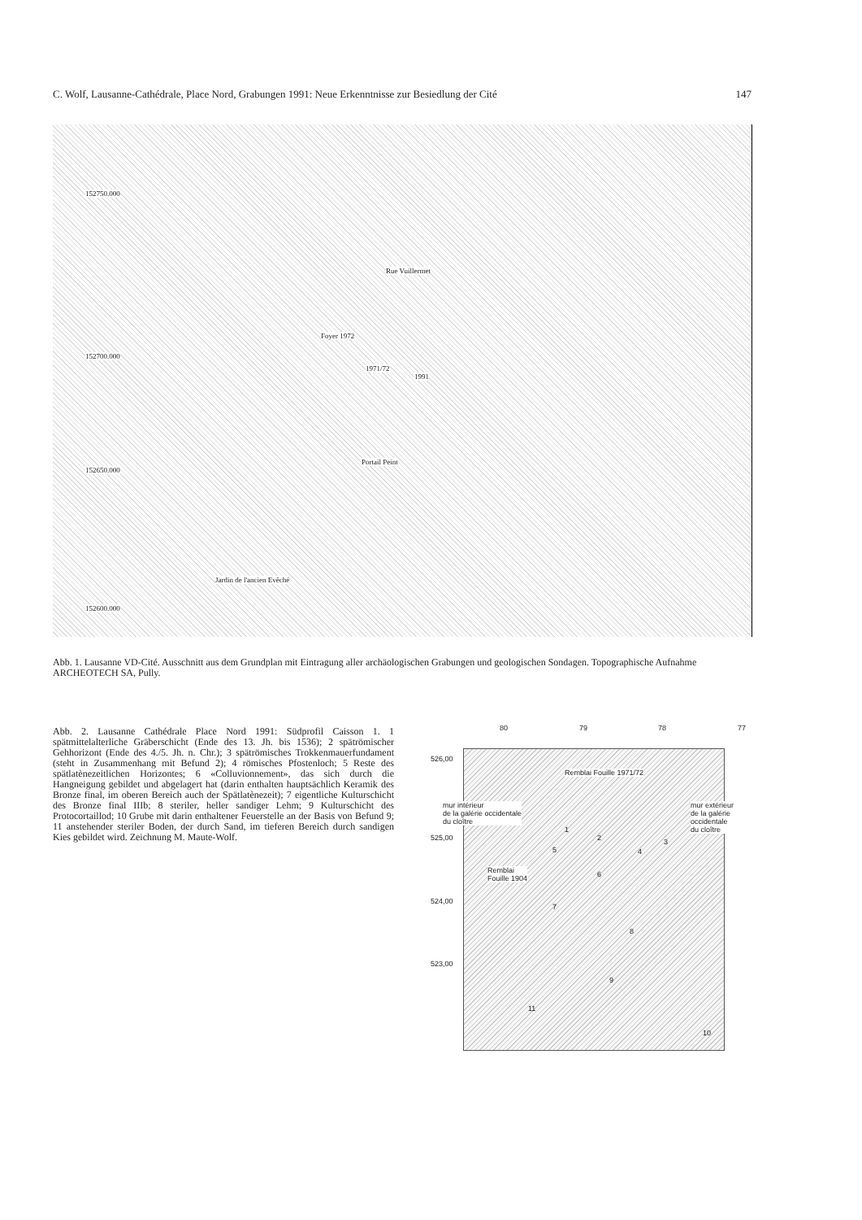C. Wolf, Lausanne-Cathédrale, Place Nord, Grabungen 1991: Neue Erkenntnisse zur Besiedlung der Cité 147
Rue Vuillermet
Foyer 1972
1971/72
1991
Portail Peint
Jardin de l'ancien Evêché
152750.000
152700.000
152650.000
152600.000
Abb. 1. Lausanne VD-Cité. Ausschnitt aus dem Grundplan mit Eintragung aller archäologischen Grabungen und geologischen Sondagen. Topographische Aufnahme ARCHEOTECH SA, Pully.
Abb. 2. Lausanne Cathédrale Place Nord 1991: Südprofil Caisson 1. 1 spätmittelalterliche Gräberschicht (Ende des 13. Jh. bis 1536); 2 spätrömischer Gehhorizont (Ende des 4./5. Jh. n. Chr.); 3 spätrömisches Trokkenmauerfundament (steht in Zusammenhang mit Befund 2); 4 römisches Pfostenloch; 5 Reste des spätlatènezeitlichen Horizontes; 6 «Colluvionnement», das sich durch die Hangneigung gebildet und abgelagert hat (darin enthalten hauptsächlich Keramik des Bronze final, im oberen Bereich auch der Spätlatènezeit); 7 eigentliche Kulturschicht des Bronze final IIIb; 8 steriler, heller sandiger Lehm; 9 Kulturschicht des Protocortaillod; 10 Grube mit darin enthaltener Feuerstelle an der Basis von Befund 9; 11 anstehender steriler Boden, der durch Sand, im tieferen Bereich durch sandigen Kies gebildet wird. Zeichnung M. Maute-Wolf.
80 79 78 77
526,00
525,00
524,00
523,00
Remblai Fouille 1971/72
mur intérieur
de la galérie occidentale
du cloître
mur extérieur
de la galérie occidentale
du cloître
Remblai
Fouille 1904
1
2 3
4 5
6
7
8
9
10
11